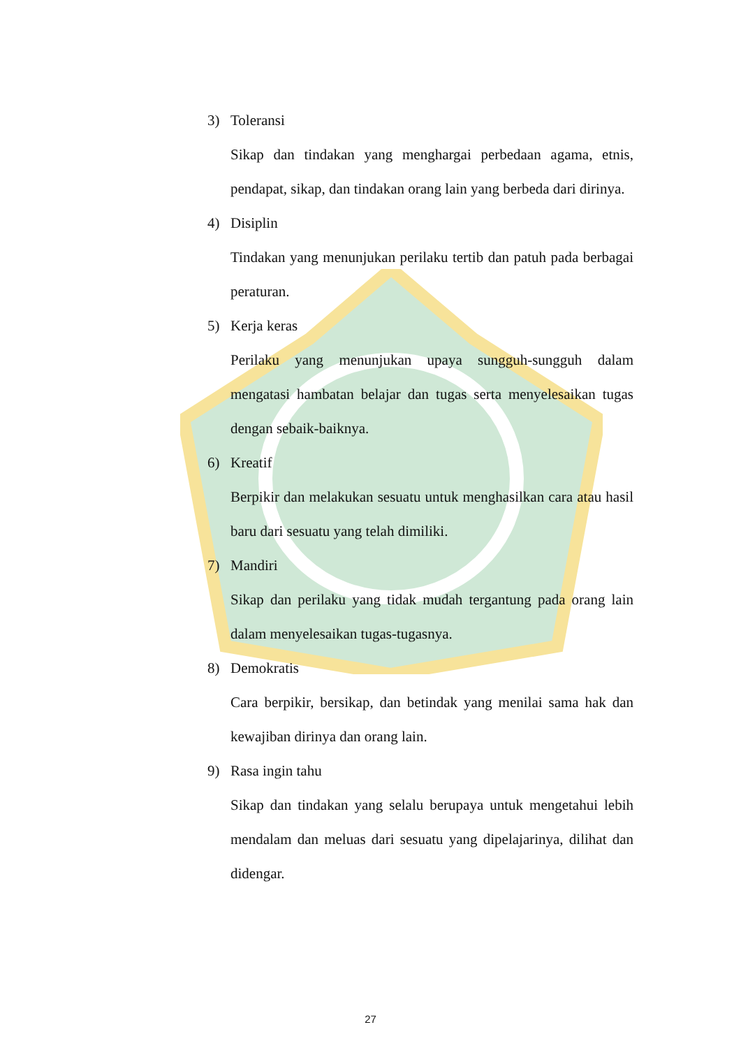3) Toleransi
Sikap dan tindakan yang menghargai perbedaan agama, etnis, pendapat, sikap, dan tindakan orang lain yang berbeda dari dirinya.
4) Disiplin
Tindakan yang menunjukan perilaku tertib dan patuh pada berbagai peraturan.
5) Kerja keras
Perilaku yang menunjukan upaya sungguh-sungguh dalam mengatasi hambatan belajar dan tugas serta menyelesaikan tugas dengan sebaik-baiknya.
6) Kreatif
Berpikir dan melakukan sesuatu untuk menghasilkan cara atau hasil baru dari sesuatu yang telah dimiliki.
7) Mandiri
Sikap dan perilaku yang tidak mudah tergantung pada orang lain dalam menyelesaikan tugas-tugasnya.
8) Demokratis
Cara berpikir, bersikap, dan betindak yang menilai sama hak dan kewajiban dirinya dan orang lain.
9) Rasa ingin tahu
Sikap dan tindakan yang selalu berupaya untuk mengetahui lebih mendalam dan meluas dari sesuatu yang dipelajarinya, dilihat dan didengar.
27